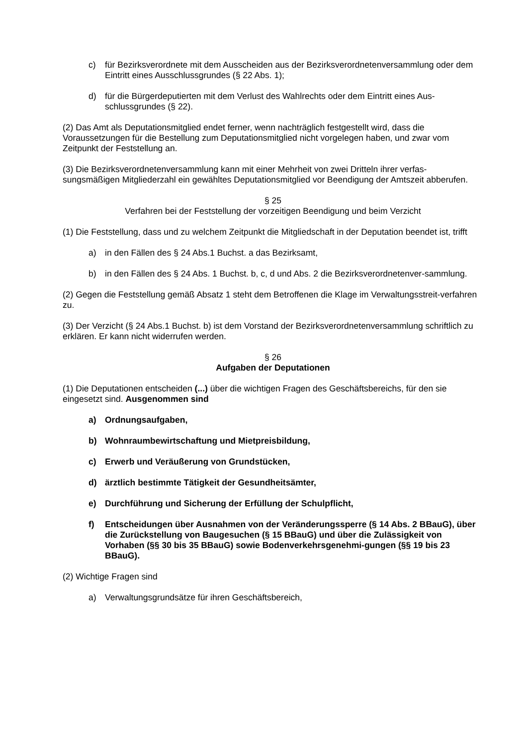c) für Bezirksverordnete mit dem Ausscheiden aus der Bezirksverordnetenversammlung oder dem Eintritt eines Ausschlussgrundes (§ 22 Abs. 1);
d) für die Bürgerdeputierten mit dem Verlust des Wahlrechts oder dem Eintritt eines Aus-schlussgrundes (§ 22).
(2) Das Amt als Deputationsmitglied endet ferner, wenn nachträglich festgestellt wird, dass die Voraussetzungen für die Bestellung zum Deputationsmitglied nicht vorgelegen haben, und zwar vom Zeitpunkt der Feststellung an.
(3) Die Bezirksverordnetenversammlung kann mit einer Mehrheit von zwei Dritteln ihrer verfas-sungsmäßigen Mitgliederzahl ein gewähltes Deputationsmitglied vor Beendigung der Amtszeit abberufen.
§ 25
Verfahren bei der Feststellung der vorzeitigen Beendigung und beim Verzicht
(1) Die Feststellung, dass und zu welchem Zeitpunkt die Mitgliedschaft in der Deputation beendet ist, trifft
a) in den Fällen des § 24 Abs.1 Buchst. a das Bezirksamt,
b) in den Fällen des § 24 Abs. 1 Buchst. b, c, d und Abs. 2 die Bezirksverordnetenver-sammlung.
(2) Gegen die Feststellung gemäß Absatz 1 steht dem Betroffenen die Klage im Verwaltungsstreit-verfahren zu.
(3) Der Verzicht (§ 24 Abs.1 Buchst. b) ist dem Vorstand der Bezirksverordnetenversammlung schriftlich zu erklären. Er kann nicht widerrufen werden.
§ 26
Aufgaben der Deputationen
(1) Die Deputationen entscheiden (...) über die wichtigen Fragen des Geschäftsbereichs, für den sie eingesetzt sind. Ausgenommen sind
a) Ordnungsaufgaben,
b) Wohnraumbewirtschaftung und Mietpreisbildung,
c) Erwerb und Veräußerung von Grundstücken,
d) ärztlich bestimmte Tätigkeit der Gesundheitsämter,
e) Durchführung und Sicherung der Erfüllung der Schulpflicht,
f) Entscheidungen über Ausnahmen von der Veränderungssperre (§ 14 Abs. 2 BBauG), über die Zurückstellung von Baugesuchen (§ 15 BBauG) und über die Zulässigkeit von Vorhaben (§§ 30 bis 35 BBauG) sowie Bodenverkehrsgenehmi-gungen (§§ 19 bis 23 BBauG).
(2) Wichtige Fragen sind
a) Verwaltungsgrundsätze für ihren Geschäftsbereich,